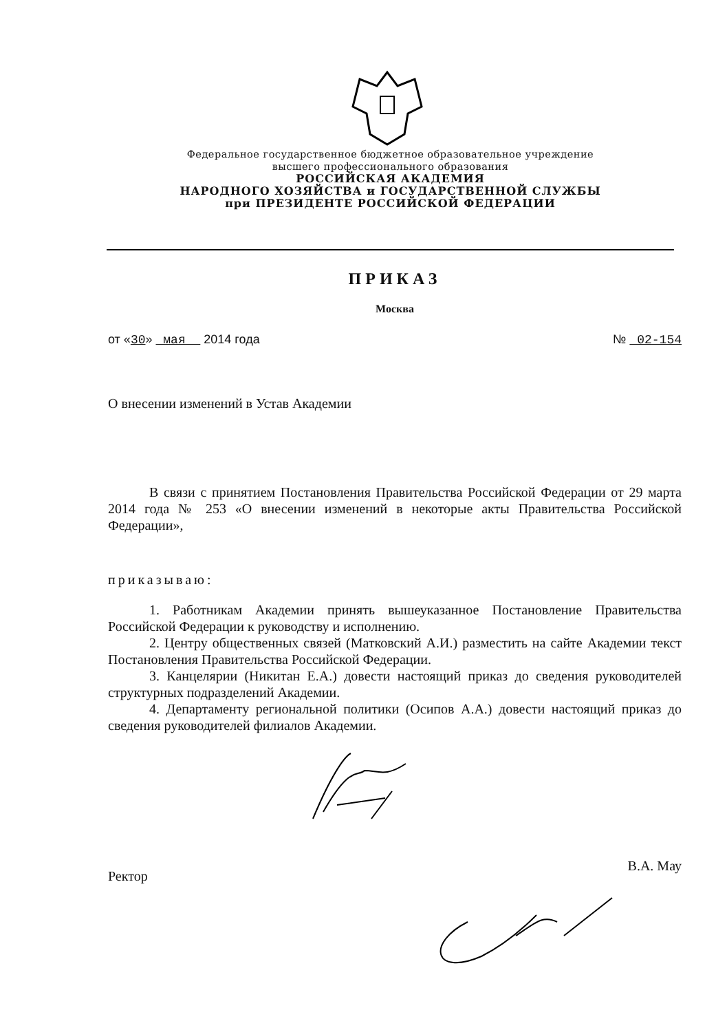Федеральное государственное бюджетное образовательное учреждение
высшего профессионального образования
РОССИЙСКАЯ АКАДЕМИЯ
НАРОДНОГО ХОЗЯЙСТВА и ГОСУДАРСТВЕННОЙ СЛУЖБЫ
при ПРЕЗИДЕНТЕ РОССИЙСКОЙ ФЕДЕРАЦИИ
ПРИКАЗ
Москва
от «30» мая 2014 года № 02-154
О внесении изменений в Устав Академии
В связи с принятием Постановления Правительства Российской Федерации от 29 марта 2014 года № 253 «О внесении изменений в некоторые акты Правительства Российской Федерации»,
приказываю:
1. Работникам Академии принять вышеуказанное Постановление Правительства Российской Федерации к руководству и исполнению.
2. Центру общественных связей (Матковский А.И.) разместить на сайте Академии текст Постановления Правительства Российской Федерации.
3. Канцелярии (Никитан Е.А.) довести настоящий приказ до сведения руководителей структурных подразделений Академии.
4. Департаменту региональной политики (Осипов А.А.) довести настоящий приказ до сведения руководителей филиалов Академии.
Ректор В.А. Мау